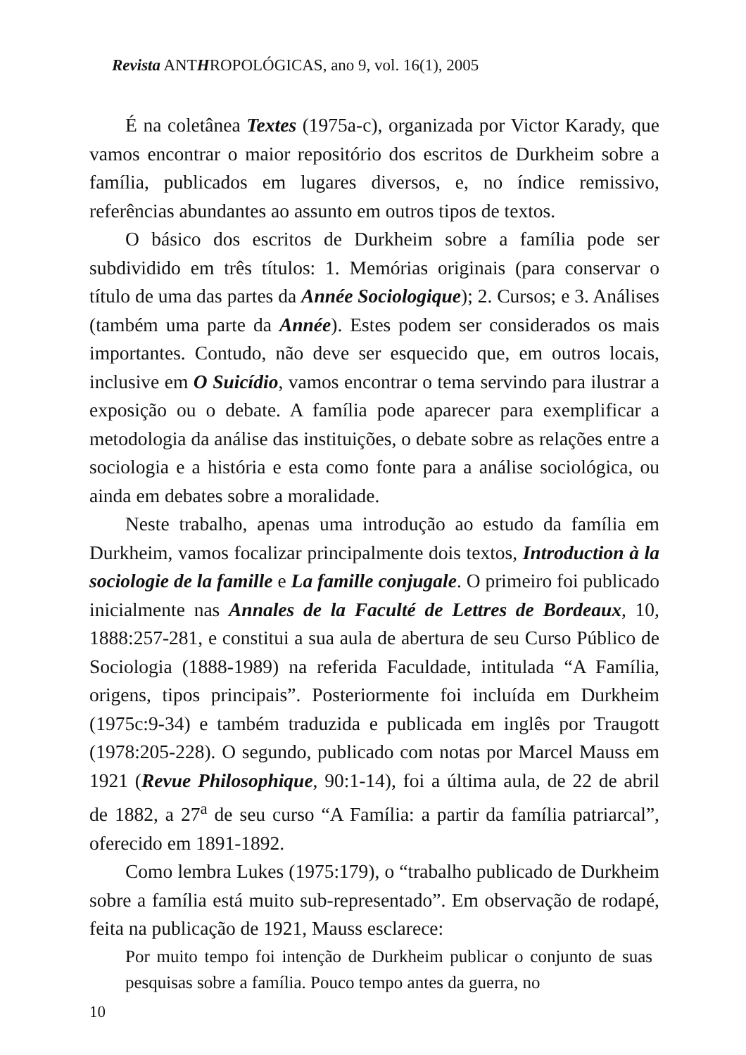Revista ANTHROPOLÓGICAS, ano 9, vol. 16(1), 2005
É na coletânea Textes (1975a-c), organizada por Victor Karady, que vamos encontrar o maior repositório dos escritos de Durkheim sobre a família, publicados em lugares diversos, e, no índice remissivo, referências abundantes ao assunto em outros tipos de textos.
O básico dos escritos de Durkheim sobre a família pode ser subdividido em três títulos: 1. Memórias originais (para conservar o título de uma das partes da Année Sociologique); 2. Cursos; e 3. Análises (também uma parte da Année). Estes podem ser considerados os mais importantes. Contudo, não deve ser esquecido que, em outros locais, inclusive em O Suicídio, vamos encontrar o tema servindo para ilustrar a exposição ou o debate. A família pode aparecer para exemplificar a metodologia da análise das instituições, o debate sobre as relações entre a sociologia e a história e esta como fonte para a análise sociológica, ou ainda em debates sobre a moralidade.
Neste trabalho, apenas uma introdução ao estudo da família em Durkheim, vamos focalizar principalmente dois textos, Introduction à la sociologie de la famille e La famille conjugale. O primeiro foi publicado inicialmente nas Annales de la Faculté de Lettres de Bordeaux, 10, 1888:257-281, e constitui a sua aula de abertura de seu Curso Público de Sociologia (1888-1989) na referida Faculdade, intitulada “A Família, origens, tipos principais”. Posteriormente foi incluída em Durkheim (1975c:9-34) e também traduzida e publicada em inglês por Traugott (1978:205-228). O segundo, publicado com notas por Marcel Mauss em 1921 (Revue Philosophique, 90:1-14), foi a última aula, de 22 de abril de 1882, a 27<sup>a</sup> de seu curso “A Família: a partir da família patriarcal”, oferecido em 1891-1892.
Como lembra Lukes (1975:179), o “trabalho publicado de Durkheim sobre a família está muito sub-representado”. Em observação de rodapé, feita na publicação de 1921, Mauss esclarece:
Por muito tempo foi intenção de Durkheim publicar o conjunto de suas pesquisas sobre a família. Pouco tempo antes da guerra, no
10